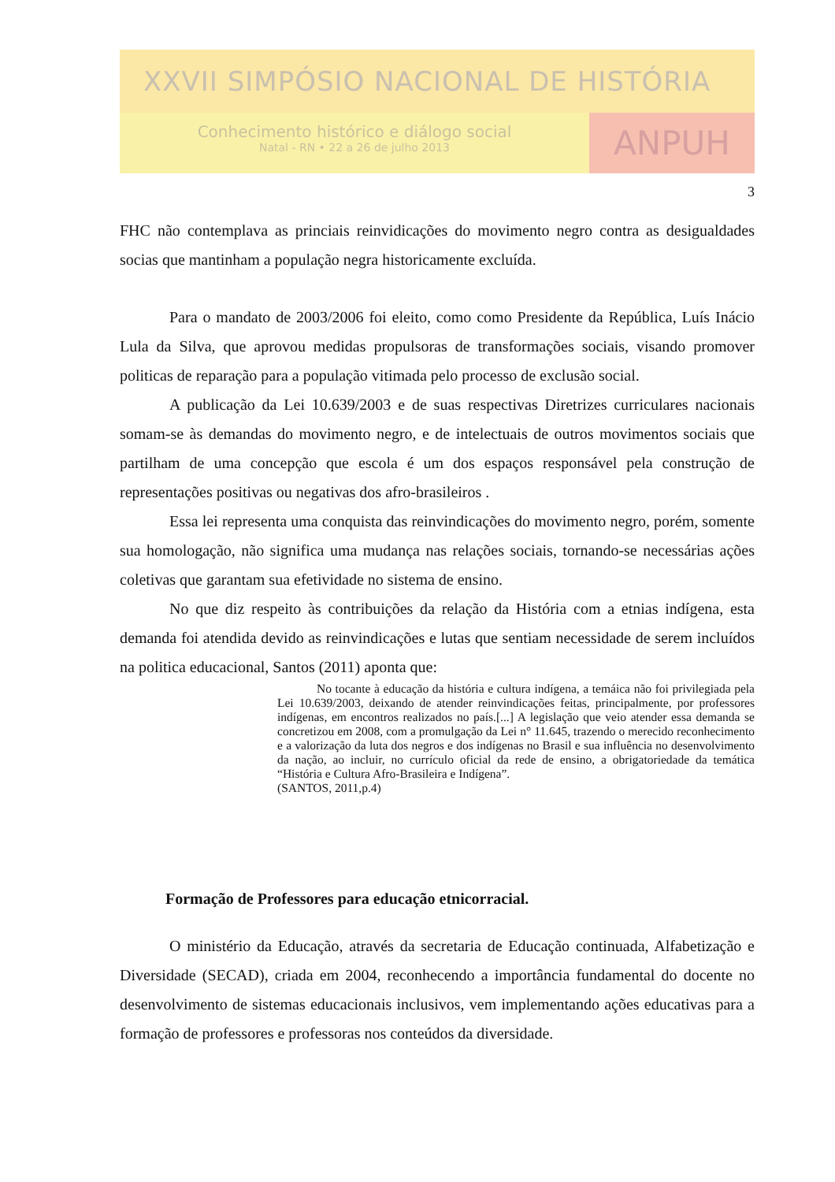XXVII SIMPÓSIO NACIONAL DE HISTÓRIA
Conhecimento histórico e diálogo social
Natal - RN • 22 a 26 de julho 2013
ANPUH
3
FHC não contemplava as princiais reinvidicações do movimento negro contra as desigualdades socias que mantinham a população negra historicamente excluída.
Para o mandato de 2003/2006 foi eleito, como como Presidente da República, Luís Inácio Lula da Silva, que aprovou medidas propulsoras de transformações sociais, visando promover politicas de reparação para a população vitimada pelo processo de exclusão social.
A publicação da Lei 10.639/2003 e de suas respectivas Diretrizes curriculares nacionais somam-se às demandas do movimento negro, e de intelectuais de outros movimentos sociais que partilham de uma concepção que escola é um dos espaços responsável pela construção de representações positivas ou negativas dos afro-brasileiros .
Essa lei representa uma conquista das reinvindicações do movimento negro, porém, somente sua homologação, não significa uma mudança nas relações sociais, tornando-se necessárias ações coletivas que garantam sua efetividade no sistema de ensino.
No que diz respeito às contribuições da relação da História com a etnias indígena, esta demanda foi atendida devido as reinvindicações e lutas que sentiam necessidade de serem incluídos na politica educacional, Santos (2011) aponta que:
No tocante à educação da história e cultura indígena, a temáica não foi privilegiada pela Lei 10.639/2003, deixando de atender reinvindicações feitas, principalmente, por professores indígenas, em encontros realizados no país.[...] A legislação que veio atender essa demanda se concretizou em 2008, com a promulgação da Lei n° 11.645, trazendo o merecido reconhecimento e a valorização da luta dos negros e dos indígenas no Brasil e sua influência no desenvolvimento da nação, ao incluir, no currículo oficial da rede de ensino, a obrigatoriedade da temática “História e Cultura Afro-Brasileira e Indígena”.
(SANTOS, 2011,p.4)
Formação de Professores para educação etnicorracial.
O ministério da Educação, através da secretaria de Educação continuada, Alfabetização e Diversidade (SECAD), criada em 2004, reconhecendo a importância fundamental do docente no desenvolvimento de sistemas educacionais inclusivos, vem implementando ações educativas para a formação de professores e professoras nos conteúdos da diversidade.